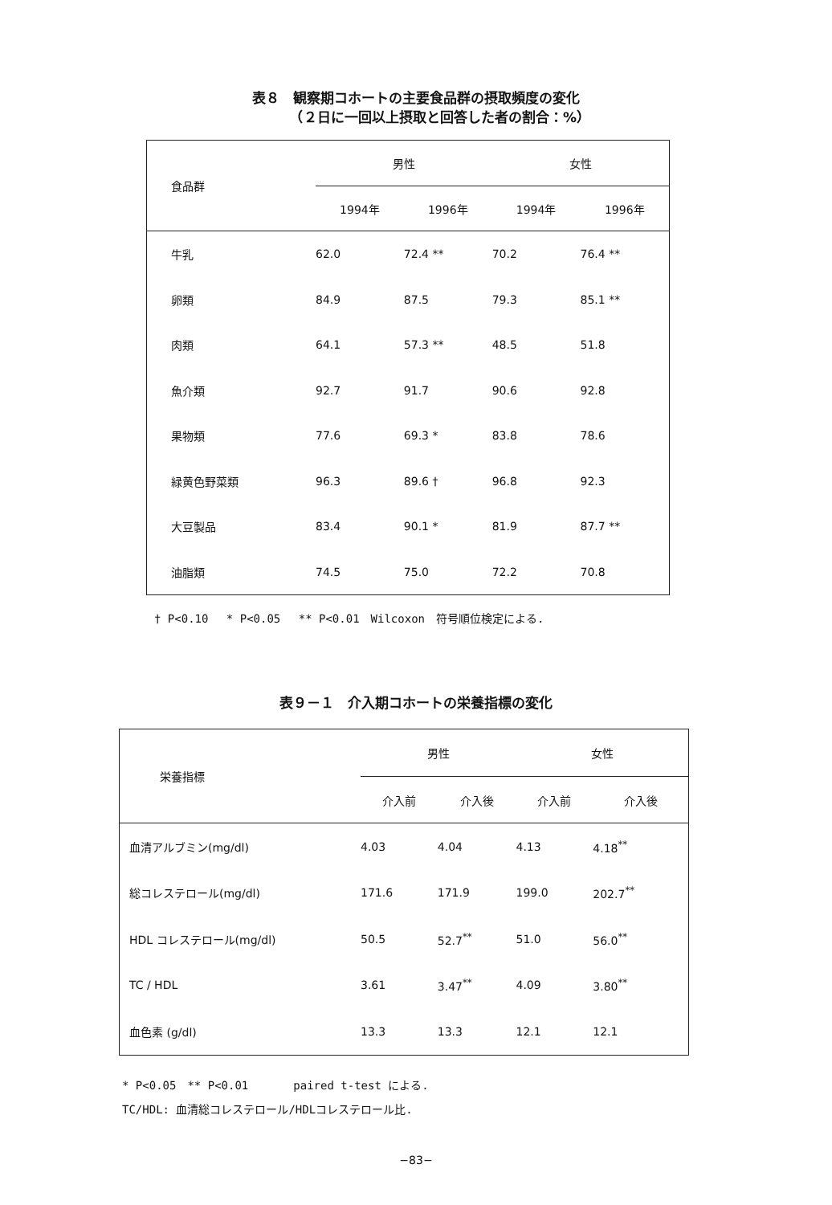表８　観察期コホートの主要食品群の摂取頻度の変化
　　　　（２日に一回以上摂取と回答した者の割合：%）
| 食品群 | 男性 | | 女性 | |
| --- | --- | --- | --- | --- |
| | 1994年 | 1996年 | 1994年 | 1996年 |
| 牛乳 | 62.0 | 72.4 ** | 70.2 | 76.4 ** |
| 卵類 | 84.9 | 87.5 | 79.3 | 85.1 ** |
| 肉類 | 64.1 | 57.3 ** | 48.5 | 51.8 |
| 魚介類 | 92.7 | 91.7 | 90.6 | 92.8 |
| 果物類 | 77.6 | 69.3 * | 83.8 | 78.6 |
| 緑黄色野菜類 | 96.3 | 89.6 † | 96.8 | 92.3 |
| 大豆製品 | 83.4 | 90.1 * | 81.9 | 87.7 ** |
| 油脂類 | 74.5 | 75.0 | 72.2 | 70.8 |
† P<0.10　 * P<0.05　 ** P<0.01　Wilcoxon　符号順位検定による.
表９－１　介入期コホートの栄養指標の変化
| 栄養指標 | 男性 | | 女性 | |
| --- | --- | --- | --- | --- |
| | 介入前 | 介入後 | 介入前 | 介入後 |
| 血清アルブミン(mg/dl) | 4.03 | 4.04 | 4.13 | 4.18<sup>**</sup> |
| 総コレステロール(mg/dl) | 171.6 | 171.9 | 199.0 | 202.7<sup>**</sup> |
| HDL コレステロール(mg/dl) | 50.5 | 52.7<sup>**</sup> | 51.0 | 56.0<sup>**</sup> |
| TC / HDL | 3.61 | 3.47<sup>**</sup> | 4.09 | 3.80<sup>**</sup> |
| 血色素 (g/dl) | 13.3 | 13.3 | 12.1 | 12.1 |
* P<0.05　** P<0.01　　　　paired t-test による.
TC/HDL: 血清総コレステロール/HDLコレステロール比.
−83−